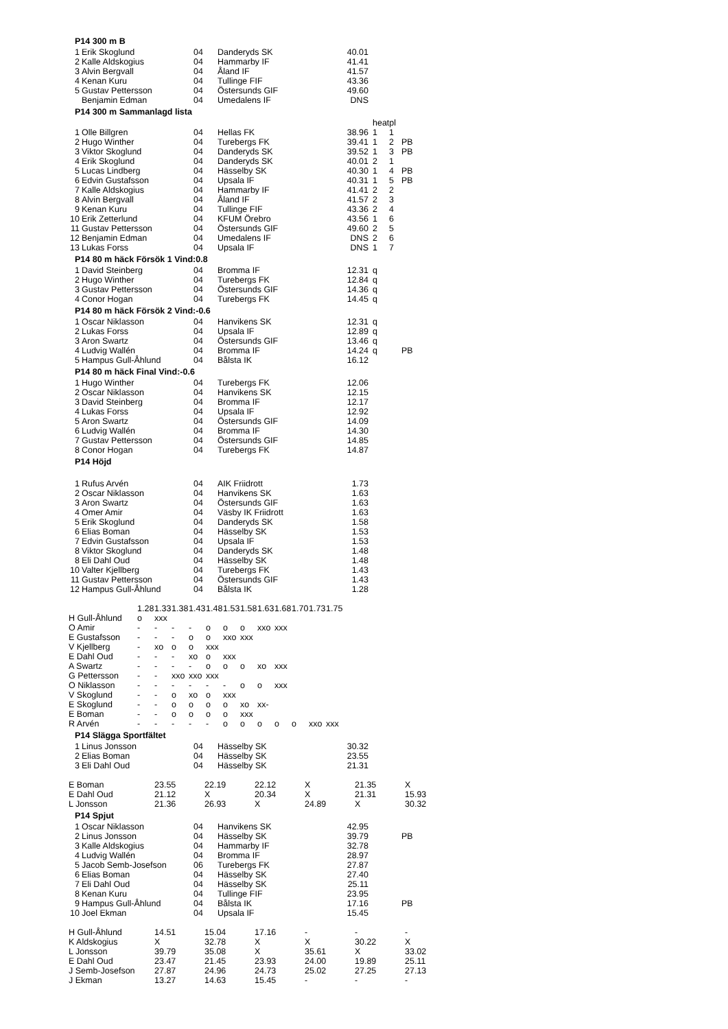P14 300 m B
| 1 | Erik Skoglund | 04 | Danderyds SK | 40.01 |
| 2 | Kalle Aldskogius | 04 | Hammarby IF | 41.41 |
| 3 | Alvin Bergvall | 04 | Åland IF | 41.57 |
| 4 | Kenan Kuru | 04 | Tullinge FIF | 43.36 |
| 5 | Gustav Pettersson | 04 | Östersunds GIF | 49.60 |
| | Benjamin Edman | 04 | Umedalens IF | DNS |
P14 300 m Sammanlagd lista
| | | | | | heatpl | | |
| 1 | Olle Billgren | 04 | Hellas FK | 38.96 | 1 | 1 | |
| 2 | Hugo Winther | 04 | Turebergs FK | 39.41 | 1 | 2 | PB |
| 3 | Viktor Skoglund | 04 | Danderyds SK | 39.52 | 1 | 3 | PB |
| 4 | Erik Skoglund | 04 | Danderyds SK | 40.01 | 2 | 1 | |
| 5 | Lucas Lindberg | 04 | Hässelby SK | 40.30 | 1 | 4 | PB |
| 6 | Edvin Gustafsson | 04 | Upsala IF | 40.31 | 1 | 5 | PB |
| 7 | Kalle Aldskogius | 04 | Hammarby IF | 41.41 | 2 | 2 | |
| 8 | Alvin Bergvall | 04 | Åland IF | 41.57 | 2 | 3 | |
| 9 | Kenan Kuru | 04 | Tullinge FIF | 43.36 | 2 | 4 | |
| 10 | Erik Zetterlund | 04 | KFUM Örebro | 43.56 | 1 | 6 | |
| 11 | Gustav Pettersson | 04 | Östersunds GIF | 49.60 | 2 | 5 | |
| 12 | Benjamin Edman | 04 | Umedalens IF | DNS | 2 | 6 | |
| 13 | Lukas Forss | 04 | Upsala IF | DNS | 1 | 7 | |
P14 80 m häck Försök 1 Vind:0.8
| 1 | David Steinberg | 04 | Bromma IF | 12.31 | q |
| 2 | Hugo Winther | 04 | Turebergs FK | 12.84 | q |
| 3 | Gustav Pettersson | 04 | Östersunds GIF | 14.36 | q |
| 4 | Conor Hogan | 04 | Turebergs FK | 14.45 | q |
P14 80 m häck Försök 2 Vind:-0.6
| 1 | Oscar Niklasson | 04 | Hanvikens SK | 12.31 | q | | |
| 2 | Lukas Forss | 04 | Upsala IF | 12.89 | q | | |
| 3 | Aron Swartz | 04 | Östersunds GIF | 13.46 | q | | |
| 4 | Ludvig Wallén | 04 | Bromma IF | 14.24 | q | | PB |
| 5 | Hampus Gull-Åhlund | 04 | Bålsta IK | 16.12 | | | |
P14 80 m häck Final Vind:-0.6
| 1 | Hugo Winther | 04 | Turebergs FK | 12.06 |
| 2 | Oscar Niklasson | 04 | Hanvikens SK | 12.15 |
| 3 | David Steinberg | 04 | Bromma IF | 12.17 |
| 4 | Lukas Forss | 04 | Upsala IF | 12.92 |
| 5 | Aron Swartz | 04 | Östersunds GIF | 14.09 |
| 6 | Ludvig Wallén | 04 | Bromma IF | 14.30 |
| 7 | Gustav Pettersson | 04 | Östersunds GIF | 14.85 |
| 8 | Conor Hogan | 04 | Turebergs FK | 14.87 |
P14 Höjd
| 1 | Rufus Arvén | 04 | AIK Friidrott | 1.73 |
| 2 | Oscar Niklasson | 04 | Hanvikens SK | 1.63 |
| 3 | Aron Swartz | 04 | Östersunds GIF | 1.63 |
| 4 | Omer Amir | 04 | Väsby IK Friidrott | 1.63 |
| 5 | Erik Skoglund | 04 | Danderyds SK | 1.58 |
| 6 | Elias Boman | 04 | Hässelby SK | 1.53 |
| 7 | Edvin Gustafsson | 04 | Upsala IF | 1.53 |
| 8 | Viktor Skoglund | 04 | Danderyds SK | 1.48 |
| 8 | Eli Dahl Oud | 04 | Hässelby SK | 1.48 |
| 10 | Valter Kjellberg | 04 | Turebergs FK | 1.43 |
| 11 | Gustav Pettersson | 04 | Östersunds GIF | 1.43 |
| 12 | Hampus Gull-Åhlund | 04 | Bålsta IK | 1.28 |
| | 1.28 | 1.33 | 1.38 | 1.43 | 1.48 | 1.53 | 1.58 | 1.63 | 1.68 | 1.70 | 1.73 | 1.75 |
| H Gull-Åhlund | o | xxx | | | | | | | | | | |
| O Amir | - | - | - | - | o | o | o | xxo | xxx | | | |
| E Gustafsson | - | - | - | o | o | xxo | xxx | | | | | |
| V Kjellberg | - | xo | o | o | xxx | | | | | | | |
| E Dahl Oud | - | - | - | xo | o | xxx | | | | | | |
| A Swartz | - | - | - | - | o | o | o | xo | xxx | | | |
| G Pettersson | - | - | xxo | xxo | xxx | | | | | | | |
| O Niklasson | - | - | - | - | - | - | o | o | xxx | | | |
| V Skoglund | - | - | o | xo | o | xxx | | | | | | |
| E Skoglund | - | - | o | o | o | o | xo | xx- | | | | |
| E Boman | - | - | o | o | o | o | xxx | | | | | |
| R Arvén | - | - | - | - | - | o | o | o | o | o | xxo | xxx |
P14 Slägga Sportfältet
| 1 | Linus Jonsson | 04 | Hässelby SK | 30.32 |
| 2 | Elias Boman | 04 | Hässelby SK | 23.55 |
| 3 | Eli Dahl Oud | 04 | Hässelby SK | 21.31 |
| E Boman | 23.55 | 22.19 | 22.12 | X | 21.35 | X |
| E Dahl Oud | 21.12 | X | 20.34 | X | 21.31 | 15.93 |
| L Jonsson | 21.36 | 26.93 | X | 24.89 | X | 30.32 |
P14 Spjut
| 1 | Oscar Niklasson | 04 | Hanvikens SK | 42.95 | | | |
| 2 | Linus Jonsson | 04 | Hässelby SK | 39.79 | | | PB |
| 3 | Kalle Aldskogius | 04 | Hammarby IF | 32.78 | | | |
| 4 | Ludvig Wallén | 04 | Bromma IF | 28.97 | | | |
| 5 | Jacob Semb-Josefson | 06 | Turebergs FK | 27.87 | | | |
| 6 | Elias Boman | 04 | Hässelby SK | 27.40 | | | |
| 7 | Eli Dahl Oud | 04 | Hässelby SK | 25.11 | | | |
| 8 | Kenan Kuru | 04 | Tullinge FIF | 23.95 | | | |
| 9 | Hampus Gull-Åhlund | 04 | Bålsta IK | 17.16 | | | PB |
| 10 | Joel Ekman | 04 | Upsala IF | 15.45 | | | |
| H Gull-Åhlund | 14.51 | 15.04 | 17.16 | - | - | - |
| K Aldskogius | X | 32.78 | X | X | 30.22 | X |
| L Jonsson | 39.79 | 35.08 | X | 35.61 | X | 33.02 |
| E Dahl Oud | 23.47 | 21.45 | 23.93 | 24.00 | 19.89 | 25.11 |
| J Semb-Josefson | 27.87 | 24.96 | 24.73 | 25.02 | 27.25 | 27.13 |
| J Ekman | 13.27 | 14.63 | 15.45 | - | - | - |